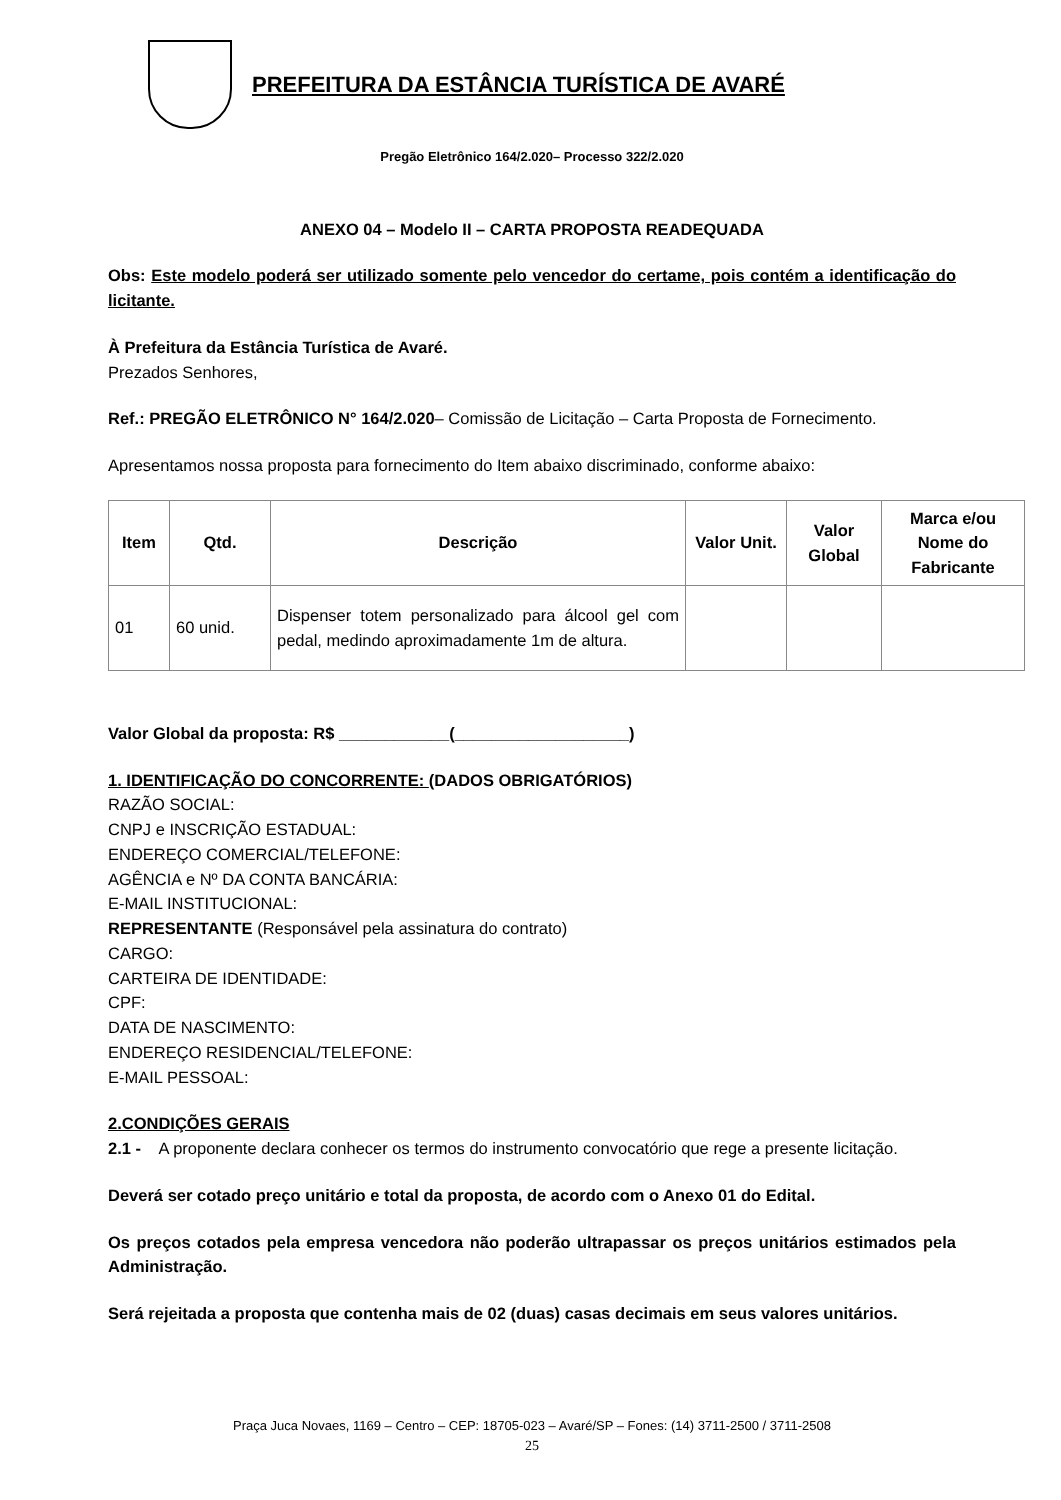PREFEITURA DA ESTÂNCIA TURÍSTICA DE AVARÉ
Pregão Eletrônico 164/2.020– Processo 322/2.020
ANEXO 04 – Modelo II – CARTA PROPOSTA READEQUADA
Obs: Este modelo poderá ser utilizado somente pelo vencedor do certame, pois contém a identificação do licitante.
À Prefeitura da Estância Turística de Avaré.
Prezados Senhores,
Ref.: PREGÃO ELETRÔNICO N° 164/2.020– Comissão de Licitação – Carta Proposta de Fornecimento.
Apresentamos nossa proposta para fornecimento do Item abaixo discriminado, conforme abaixo:
| Item | Qtd. | Descrição | Valor Unit. | Valor Global | Marca e/ou Nome do Fabricante |
| --- | --- | --- | --- | --- | --- |
| 01 | 60 unid. | Dispenser totem personalizado para álcool gel com pedal, medindo aproximadamente 1m de altura. | | | |
Valor Global da proposta: R$ ____________(___________________)
1. IDENTIFICAÇÃO DO CONCORRENTE: (DADOS OBRIGATÓRIOS)
RAZÃO SOCIAL:
CNPJ e INSCRIÇÃO ESTADUAL:
ENDEREÇO COMERCIAL/TELEFONE:
AGÊNCIA e Nº DA CONTA BANCÁRIA:
E-MAIL INSTITUCIONAL:
REPRESENTANTE (Responsável pela assinatura do contrato)
CARGO:
CARTEIRA DE IDENTIDADE:
CPF:
DATA DE NASCIMENTO:
ENDEREÇO RESIDENCIAL/TELEFONE:
E-MAIL PESSOAL:
2.CONDIÇÕES GERAIS
2.1 - A proponente declara conhecer os termos do instrumento convocatório que rege a presente licitação.
Deverá ser cotado preço unitário e total da proposta, de acordo com o Anexo 01 do Edital.
Os preços cotados pela empresa vencedora não poderão ultrapassar os preços unitários estimados pela Administração.
Será rejeitada a proposta que contenha mais de 02 (duas) casas decimais em seus valores unitários.
Praça Juca Novaes, 1169 – Centro – CEP: 18705-023 – Avaré/SP – Fones: (14) 3711-2500 / 3711-2508
25